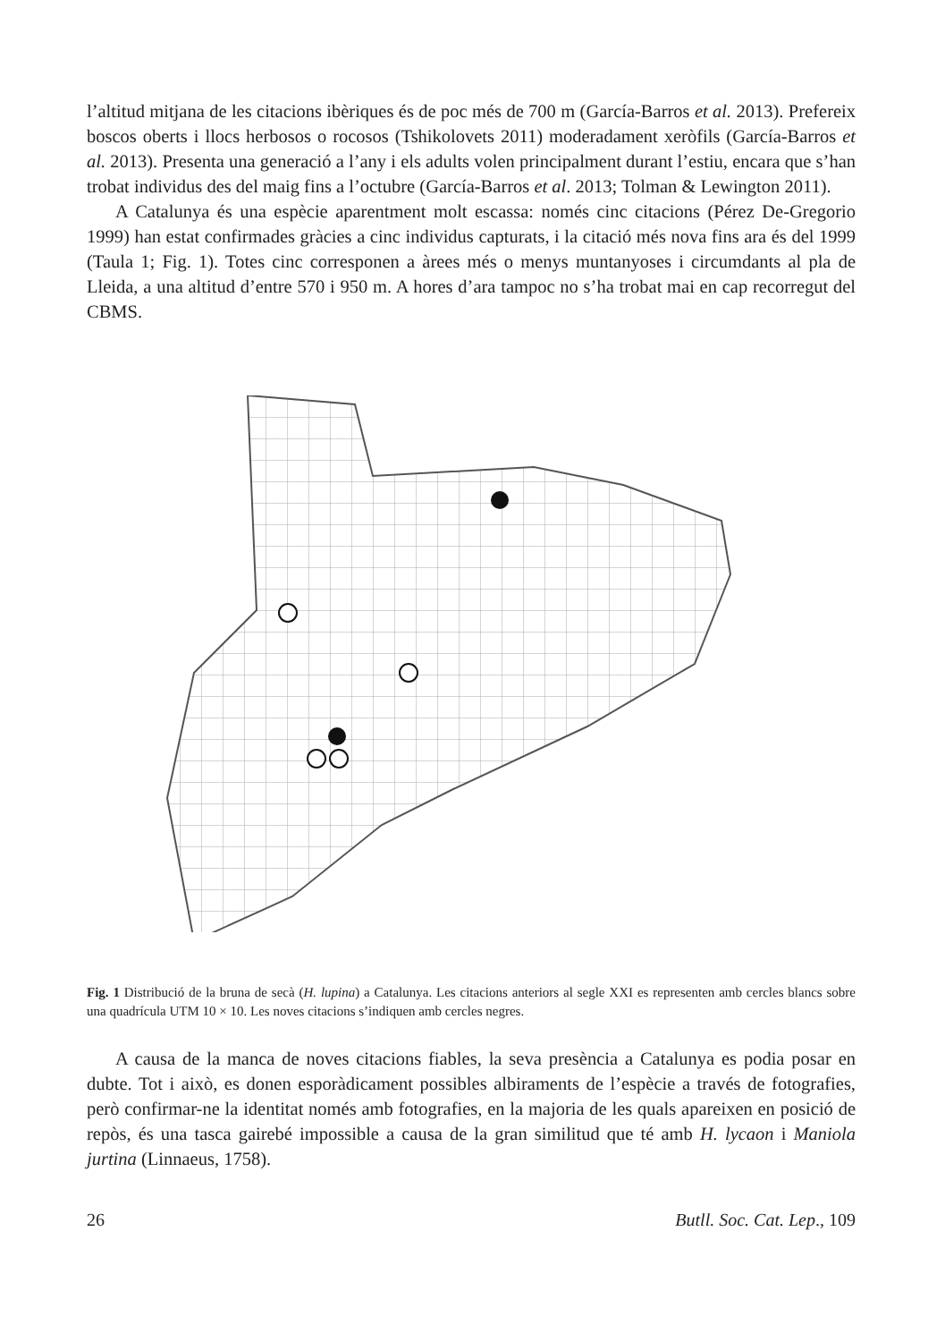l’altitud mitjana de les citacions ibèriques és de poc més de 700 m (García-Barros et al. 2013). Prefereix boscos oberts i llocs herbosos o rocosos (Tshikolovets 2011) moderadament xeròfils (García-Barros et al. 2013). Presenta una generació a l’any i els adults volen principalment durant l’estiu, encara que s’han trobat individus des del maig fins a l’octubre (García-Barros et al. 2013; Tolman & Lewington 2011).
A Catalunya és una espècie aparentment molt escassa: només cinc citacions (Pérez De-Gregorio 1999) han estat confirmades gràcies a cinc individus capturats, i la citació més nova fins ara és del 1999 (Taula 1; Fig. 1). Totes cinc corresponen a àrees més o menys muntanyoses i circumdants al pla de Lleida, a una altitud d’entre 570 i 950 m. A hores d’ara tampoc no s’ha trobat mai en cap recorregut del CBMS.
Fig. 1 Distribució de la bruna de secà (H. lupina) a Catalunya. Les citacions anteriors al segle XXI es representen amb cercles blancs sobre una quadrícula UTM 10 × 10. Les noves citacions s’indiquen amb cercles negres.
A causa de la manca de noves citacions fiables, la seva presència a Catalunya es podia posar en dubte. Tot i això, es donen esporàdicament possibles albiraments de l’espècie a través de fotografies, però confirmar-ne la identitat només amb fotografies, en la majoria de les quals apareixen en posició de repòs, és una tasca gairebé impossible a causa de la gran similitud que té amb H. lycaon i Maniola jurtina (Linnaeus, 1758).
26 Butll. Soc. Cat. Lep., 109